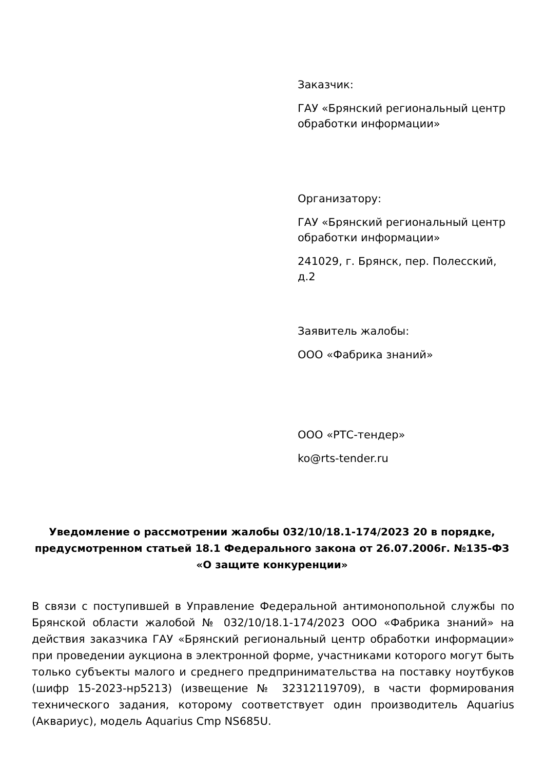Заказчик:
ГАУ «Брянский региональный центр обработки информации»
Организатору:
ГАУ «Брянский региональный центр обработки информации»
241029, г. Брянск, пер. Полесский, д.2
Заявитель жалобы:
ООО «Фабрика знаний»
ООО «РТС-тендер»
ko@rts-tender.ru
Уведомление о рассмотрении жалобы 032/10/18.1-174/2023 20 в порядке, предусмотренном статьей 18.1 Федерального закона от 26.07.2006г. №135-ФЗ «О защите конкуренции»
В связи с поступившей в Управление Федеральной антимонопольной службы по Брянской области жалобой № 032/10/18.1-174/2023 ООО «Фабрика знаний» на действия заказчика ГАУ «Брянский региональный центр обработки информации» при проведении аукциона в электронной форме, участниками которого могут быть только субъекты малого и среднего предпринимательства на поставку ноутбуков (шифр 15-2023-нр5213) (извещение № 32312119709), в части формирования технического задания, которому соответствует один производитель Aquarius (Аквариус), модель Aquarius Cmp NS685U.